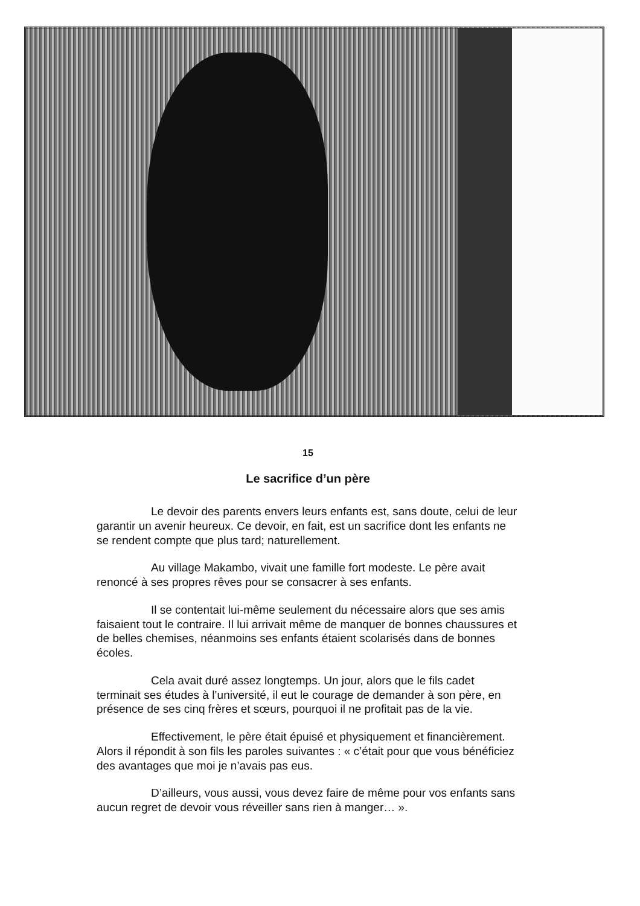15
Le sacrifice d’un père
Le devoir des parents envers leurs enfants est, sans doute, celui de leur garantir un avenir heureux. Ce devoir, en fait, est un sacrifice dont les enfants ne se rendent compte que plus tard; naturellement.
Au village Makambo, vivait une famille fort modeste. Le père avait renoncé à ses propres rêves pour se consacrer à ses enfants.
Il se contentait lui-même seulement du nécessaire alors que ses amis faisaient tout le contraire. Il lui arrivait même de manquer de bonnes chaussures et de belles chemises, néanmoins ses enfants étaient scolarisés dans de bonnes écoles.
Cela avait duré assez longtemps. Un jour, alors que le fils cadet terminait ses études à l’université, il eut le courage de demander à son père, en présence de ses cinq frères et sœurs, pourquoi il ne profitait pas de la vie.
Effectivement, le père était épuisé et physiquement et financièrement. Alors il répondit à son fils les paroles suivantes : « c’était pour que vous bénéficiez des avantages que moi je n’avais pas eus.
D’ailleurs, vous aussi, vous devez faire de même pour vos enfants sans aucun regret de devoir vous réveiller sans rien à manger… ».